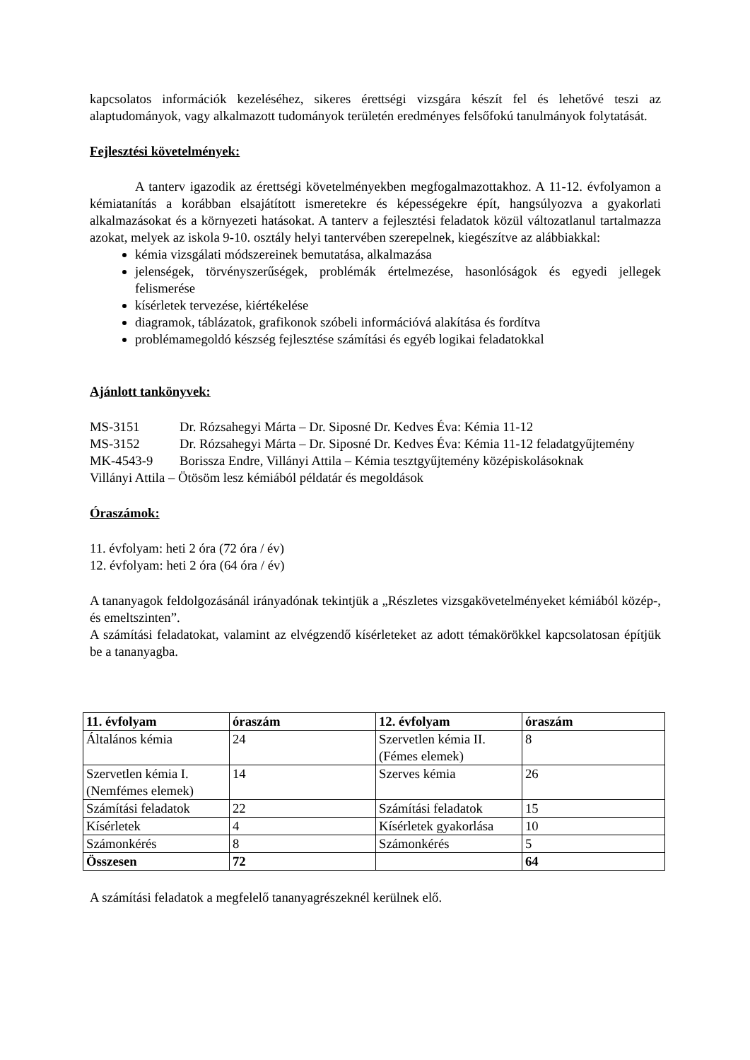kapcsolatos információk kezeléséhez, sikeres érettségi vizsgára készít fel és lehetővé teszi az alaptudományok, vagy alkalmazott tudományok területén eredményes felsőfokú tanulmányok folytatását.
Fejlesztési követelmények:
A tanterv igazodik az érettségi követelményekben megfogalmazottakhoz. A 11-12. évfolyamon a kémiatanítás a korábban elsajátított ismeretekre és képességekre épít, hangsúlyozva a gyakorlati alkalmazásokat és a környezeti hatásokat. A tanterv a fejlesztési feladatok közül változatlanul tartalmazza azokat, melyek az iskola 9-10. osztály helyi tantervében szerepelnek, kiegészítve az alábbiakkal:
kémia vizsgálati módszereinek bemutatása, alkalmazása
jelenségek, törvényszerűségek, problémák értelmezése, hasonlóságok és egyedi jellegek felismerése
kísérletek tervezése, kiértékelése
diagramok, táblázatok, grafikonok szóbeli információvá alakítása és fordítva
problémamegoldó készség fejlesztése számítási és egyéb logikai feladatokkal
Ajánlott tankönyvek:
MS-3151 Dr. Rózsahegyi Márta – Dr. Siposné Dr. Kedves Éva: Kémia 11-12
MS-3152 Dr. Rózsahegyi Márta – Dr. Siposné Dr. Kedves Éva: Kémia 11-12 feladatgyűjtemény
MK-4543-9 Borissza Endre, Villányi Attila – Kémia tesztgyűjtemény középiskolásoknak
Villányi Attila – Ötösöm lesz kémiából példatár és megoldások
Óraszámok:
11. évfolyam: heti 2 óra (72 óra / év)
12. évfolyam: heti 2 óra (64 óra / év)
A tananyagok feldolgozásánál irányadónak tekintjük a „Részletes vizsgakövetelményeket kémiából közép-, és emeltszinten”.
A számítási feladatokat, valamint az elvégzendő kísérleteket az adott témakörökkel kapcsolatosan építjük be a tananyagba.
| 11. évfolyam | óraszám | 12. évfolyam | óraszám |
| --- | --- | --- | --- |
| Általános kémia | 24 | Szervetlen kémia II. (Fémes elemek) | 8 |
| Szervetlen kémia I. (Nemfémes elemek) | 14 | Szerves kémia | 26 |
| Számítási feladatok | 22 | Számítási feladatok | 15 |
| Kísérletek | 4 | Kísérletek gyakorlása | 10 |
| Számonkérés | 8 | Számonkérés | 5 |
| Összesen | 72 | | 64 |
A számítási feladatok a megfelelő tananyagrészeknél kerülnek elő.